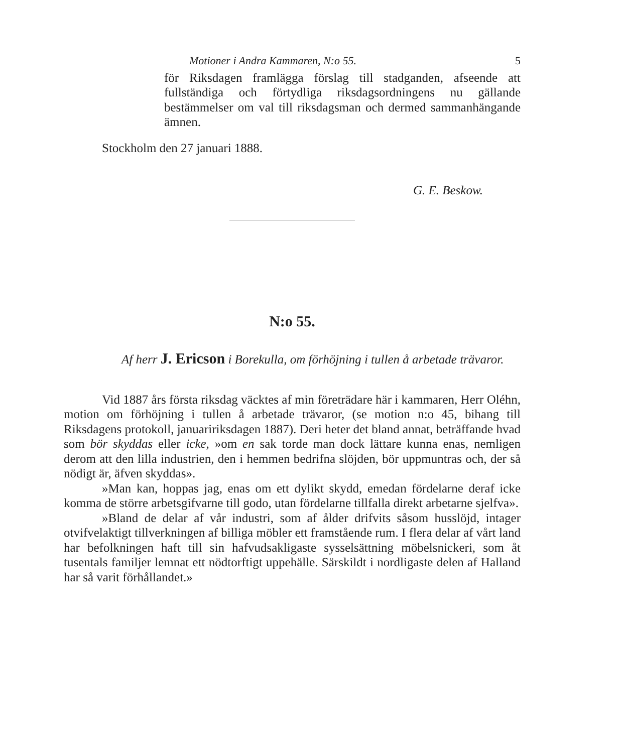Motioner i Andra Kammaren, N:o 55. 5
för Riksdagen framlägga förslag till stadganden, afseende att fullständiga och förtydliga riksdagsordningens nu gällande bestämmelser om val till riksdagsman och dermed sammanhängande ämnen.
Stockholm den 27 januari 1888.
G. E. Beskow.
N:o 55.
Af herr J. Ericson i Borekulla, om förhöjning i tullen å arbetade trävaror.
Vid 1887 års första riksdag väcktes af min företrädare här i kammaren, Herr Oléhn, motion om förhöjning i tullen å arbetade trävaror, (se motion n:o 45, bihang till Riksdagens protokoll, januaririksdagen 1887). Deri heter det bland annat, beträffande hvad som bör skyddas eller icke, »om en sak torde man dock lättare kunna enas, nemligen derom att den lilla industrien, den i hemmen bedrifna slöjden, bör uppmuntras och, der så nödigt är, äfven skyddas».
»Man kan, hoppas jag, enas om ett dylikt skydd, emedan fördelarne deraf icke komma de större arbetsgifvarne till godo, utan fördelarne tillfalla direkt arbetarne sjelfva».
»Bland de delar af vår industri, som af ålder drifvits såsom husslöjd, intager otvifvelaktigt tillverkningen af billiga möbler ett framstående rum. I flera delar af vårt land har befolkningen haft till sin hafvudsakligaste sysselsättning möbelsnickeri, som åt tusentals familjer lemnat ett nödtorftigt uppehälle. Särskildt i nordligaste delen af Halland har så varit förhållandet.»